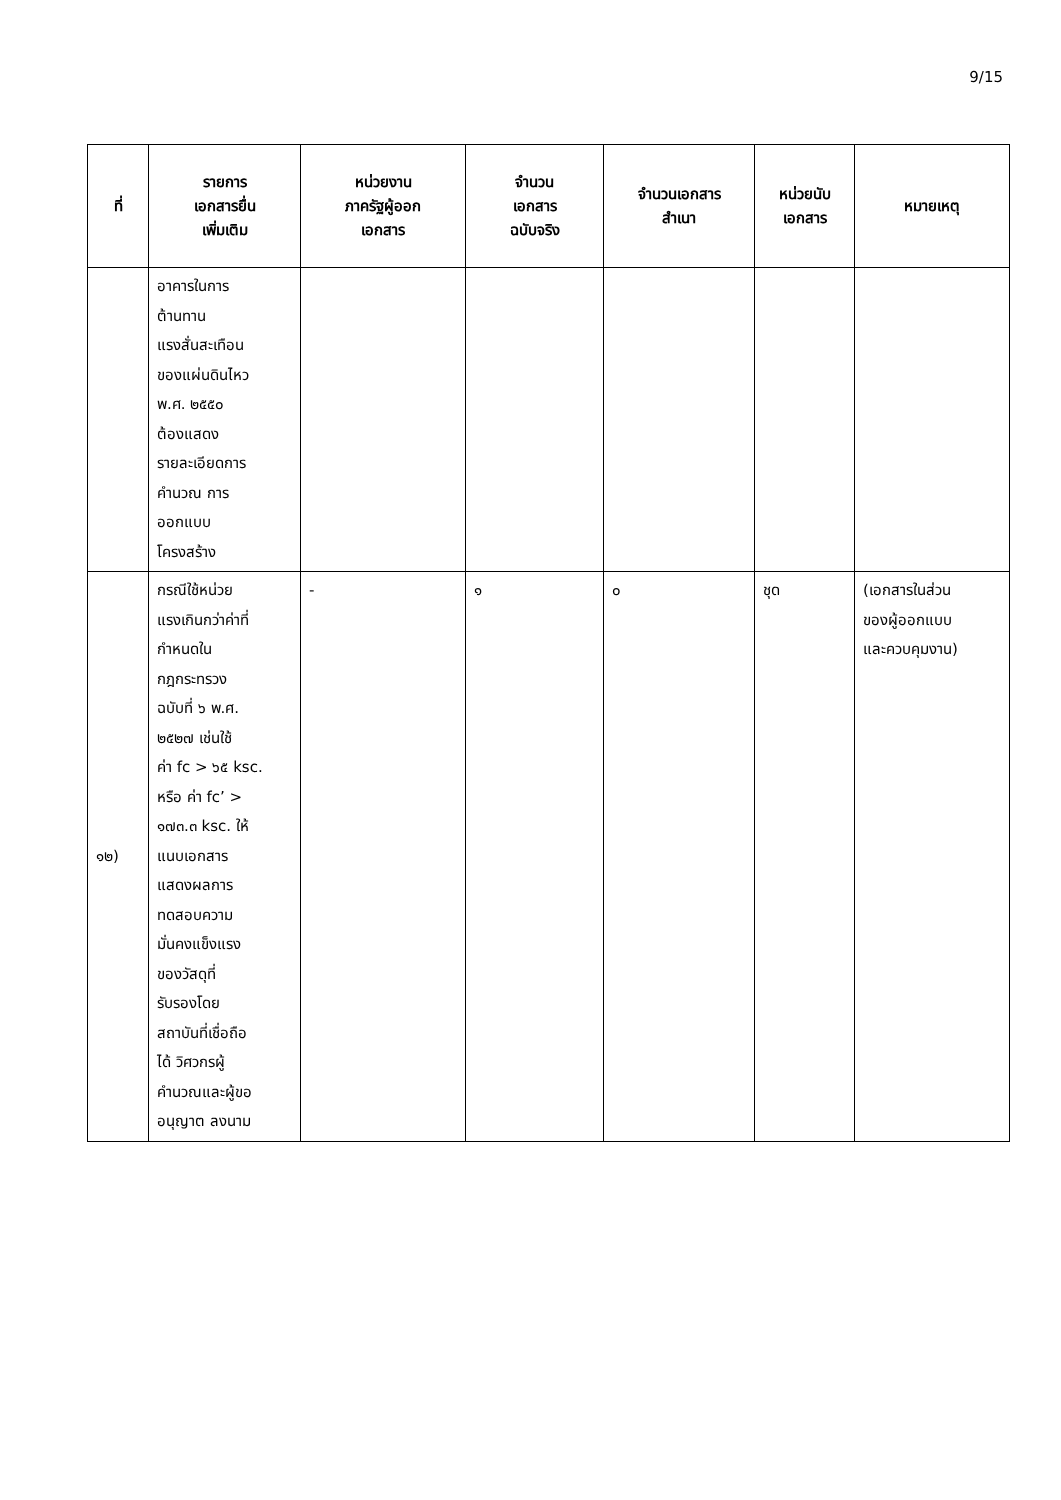9/15
| ที่ | รายการ เอกสารยื่น เพิ่มเติม | หน่วยงาน ภาครัฐผู้ออก เอกสาร | จำนวน เอกสาร ฉบับจริง | จำนวนเอกสาร สำเนา | หน่วยนับ เอกสาร | หมายเหตุ |
| --- | --- | --- | --- | --- | --- | --- |
| | อาคารในการ ต้านทาน แรงสั่นสะเทือน ของแผ่นดินไหว พ.ศ. ๒๕๕๐ ต้องแสดง รายละเอียดการ คำนวณ การ ออกแบบ โครงสร้าง | | | | | |
| ๑๒) | กรณีใช้หน่วย แรงเกินกว่าค่าที่ กำหนดใน กฎกระทรวง ฉบับที่ ๖ พ.ศ. ๒๕๒๗ เช่นใช้ ค่า fc > ๖๕ ksc. หรือ ค่า fc’ > ๑๗๓.๓ ksc. ให้ แนบเอกสาร แสดงผลการ ทดสอบความ มั่นคงแข็งแรง ของวัสดุที่ รับรองโดย สถาบันที่เชื่อถือ ได้ วิศวกรผู้ คำนวณและผู้ขอ อนุญาต ลงนาม | - | ๑ | ๐ | ชุด | (เอกสารในส่วน ของผู้ออกแบบ และควบคุมงาน) |